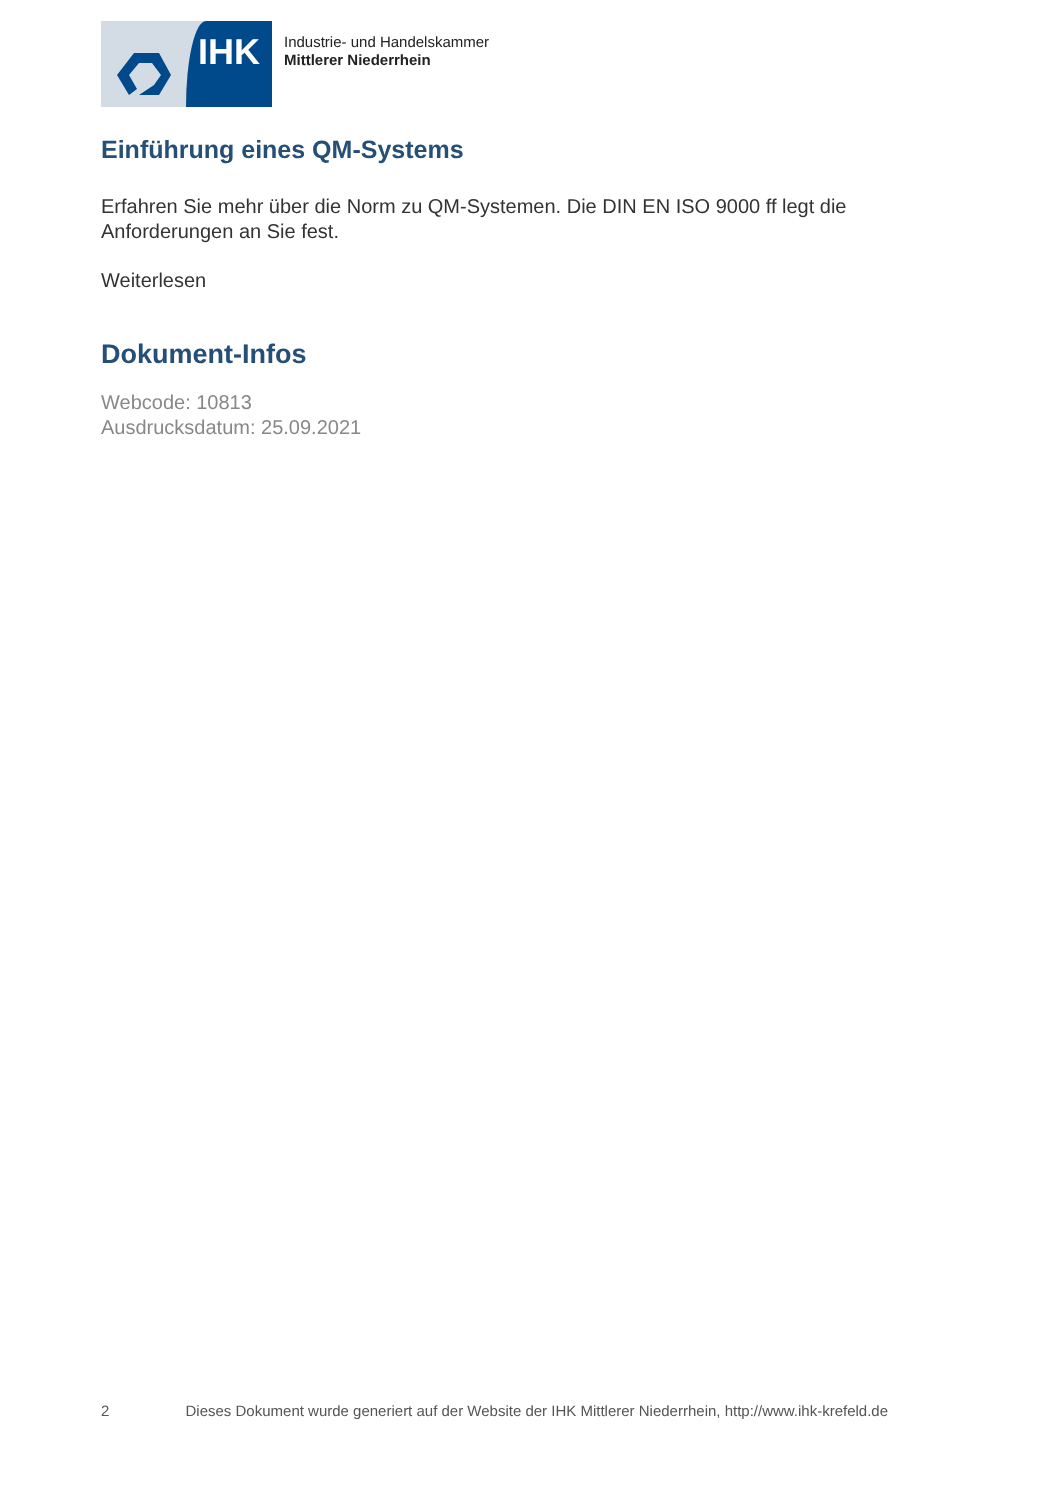IHK
Industrie- und Handelskammer
Mittlerer Niederrhein
Einführung eines QM-Systems
Erfahren Sie mehr über die Norm zu QM-Systemen. Die DIN EN ISO 9000 ff legt die Anforderungen an Sie fest.
Weiterlesen
Dokument-Infos
Webcode: 10813
Ausdrucksdatum: 25.09.2021
2 Dieses Dokument wurde generiert auf der Website der IHK Mittlerer Niederrhein, http://www.ihk-krefeld.de